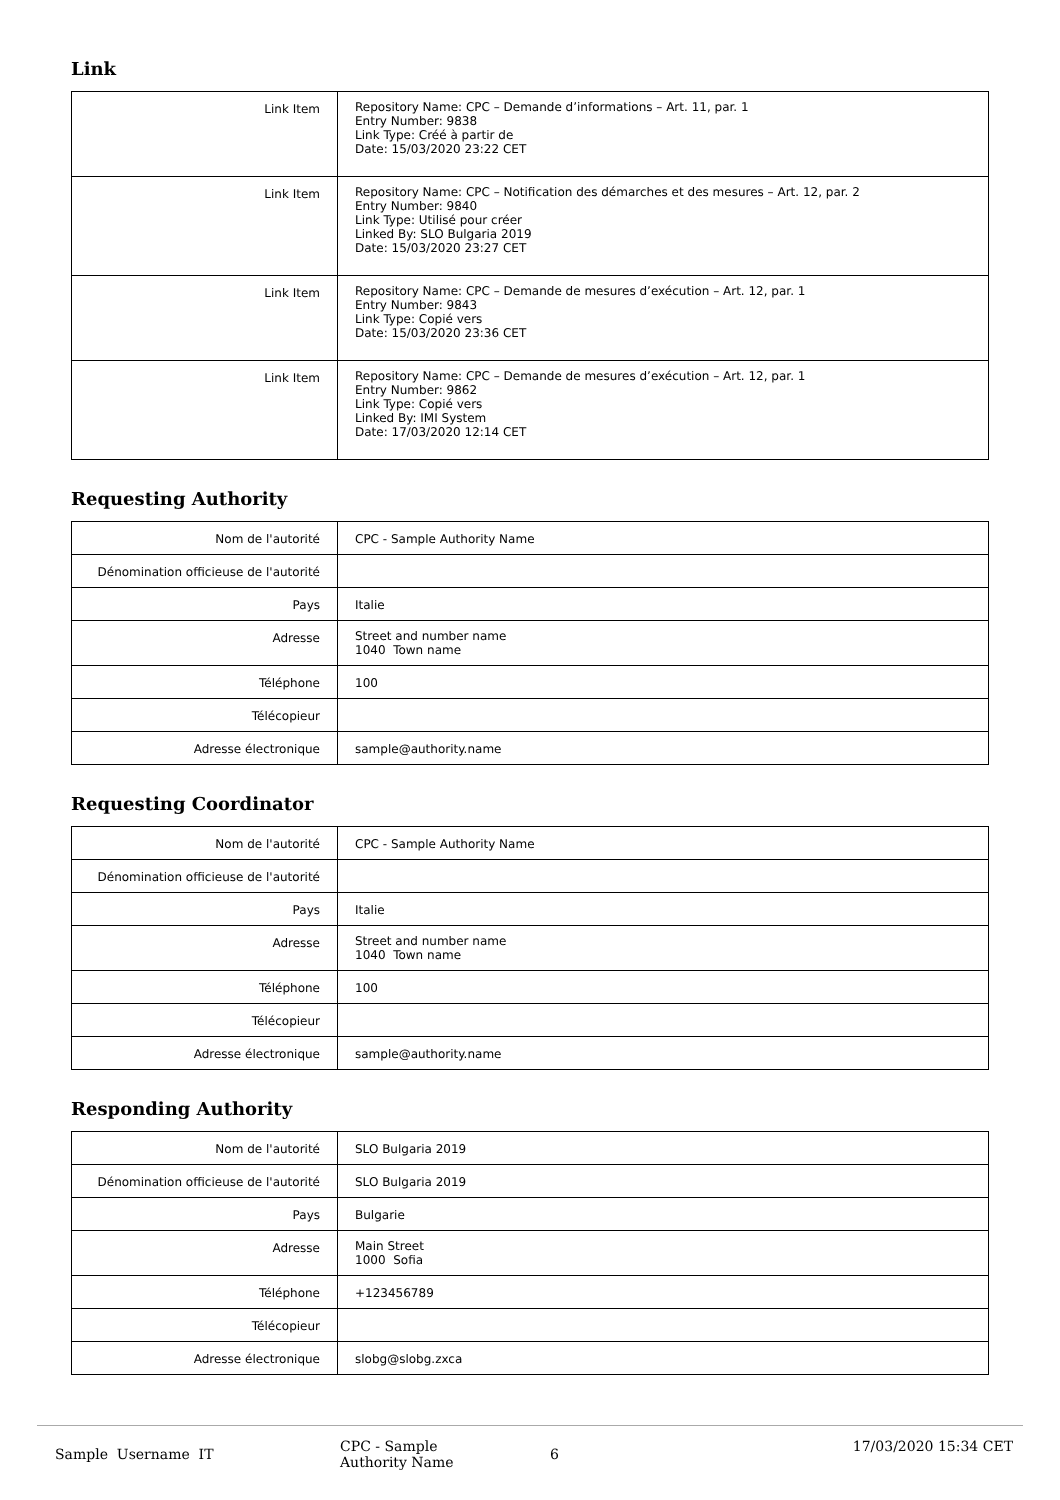Link
| Link Item | Repository Name: CPC – Demande d’informations – Art. 11, par. 1 Entry Number: 9838 Link Type: Créé à partir de Date: 15/03/2020 23:22 CET |
| Link Item | Repository Name: CPC – Notification des démarches et des mesures – Art. 12, par. 2 Entry Number: 9840 Link Type: Utilisé pour créer Linked By: SLO Bulgaria 2019 Date: 15/03/2020 23:27 CET |
| Link Item | Repository Name: CPC – Demande de mesures d’exécution – Art. 12, par. 1 Entry Number: 9843 Link Type: Copié vers Date: 15/03/2020 23:36 CET |
| Link Item | Repository Name: CPC – Demande de mesures d’exécution – Art. 12, par. 1 Entry Number: 9862 Link Type: Copié vers Linked By: IMI System Date: 17/03/2020 12:14 CET |
Requesting Authority
| Nom de l'autorité | CPC - Sample Authority Name |
| Dénomination officieuse de l'autorité | |
| Pays | Italie |
| Adresse | Street and number name 1040 Town name |
| Téléphone | 100 |
| Télécopieur | |
| Adresse électronique | sample@authority.name |
Requesting Coordinator
| Nom de l'autorité | CPC - Sample Authority Name |
| Dénomination officieuse de l'autorité | |
| Pays | Italie |
| Adresse | Street and number name 1040 Town name |
| Téléphone | 100 |
| Télécopieur | |
| Adresse électronique | sample@authority.name |
Responding Authority
| Nom de l'autorité | SLO Bulgaria 2019 |
| Dénomination officieuse de l'autorité | SLO Bulgaria 2019 |
| Pays | Bulgarie |
| Adresse | Main Street 1000 Sofia |
| Téléphone | +123456789 |
| Télécopieur | |
| Adresse électronique | slobg@slobg.zxca |
Sample Username IT
CPC - Sample
Authority Name
6
17/03/2020 15:34 CET